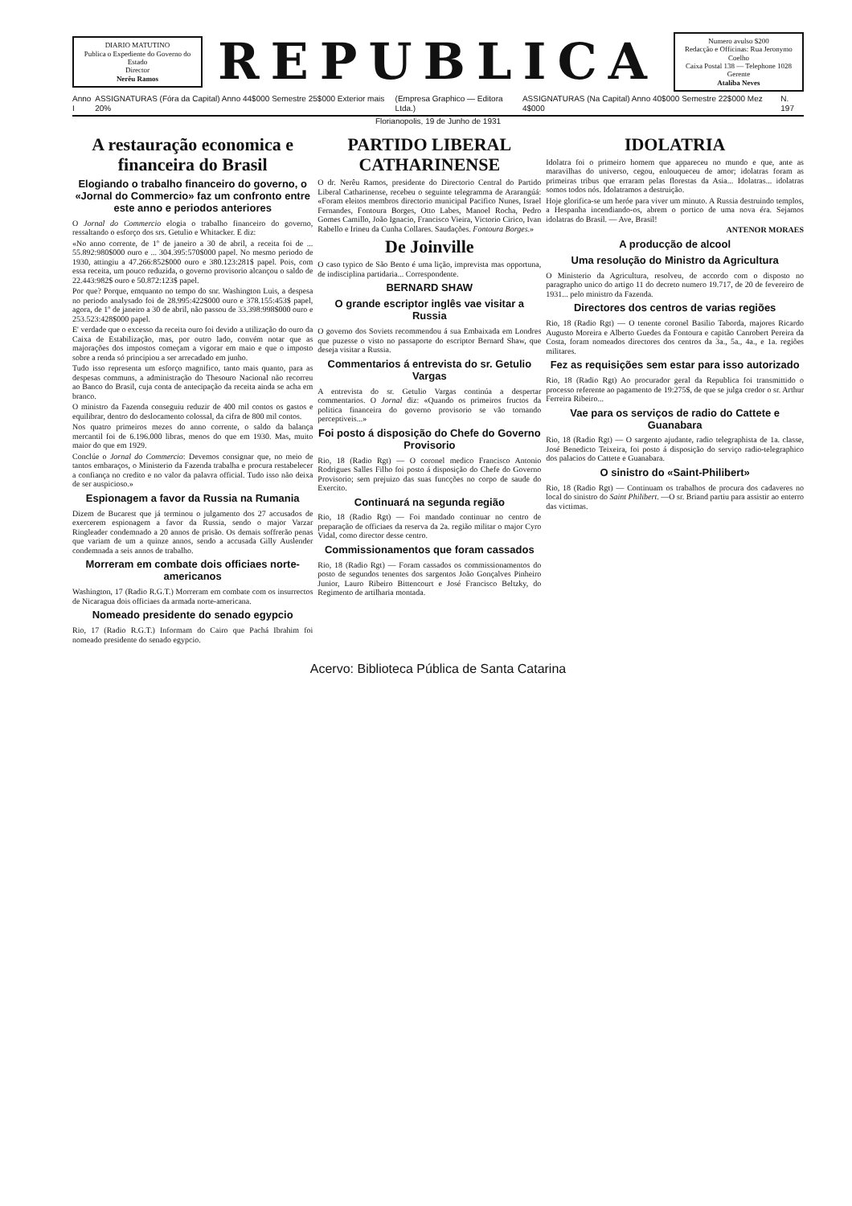DIARIO MATUTINO
Publica o Expediente do Governo do Estado
Director
Nerêu Ramos
REPUBLICA
Numero avulso $200
Redacção e Officinas: Rua Jeronymo Coelho
Caixa Postal 138 — Telephone 1028
Gerente
Atalíba Neves
Anno I ASSIGNATURAS (Fóra da Capital) Anno 44$000 Semestre 25$000 Exterior mais 20% (Empresa Graphico — Editora Ltda.) ASSIGNATURAS (Na Capital) Anno 40$000 Semestre 22$000 Mez 4$000 N. 197
Florianopolis, 19 de Junho de 1931
A restauração economica e financeira do Brasil
Elogiando o trabalho financeiro do governo, o «Jornal do Commercio» faz um confronto entre este anno e periodos anteriores
O Jornal do Commercio elogia o trabalho financeiro do governo, ressaltando o esforço dos srs. Getulio e Whitacker. E diz:
«No anno corrente, de 1º de janeiro a 30 de abril, a receita foi de ... 55.892:980$000 ouro e ... 304.395:570$000 papel. No mesmo periodo de 1930, attingiu a 47.266:852$000 ouro e 380.123:281$ papel. Pois, com essa receita, um pouco reduzida, o governo provisorio alcançou o saldo de 22.443:982$ ouro e 50.872:123$ papel.
Por que? Porque, emquanto no tempo do snr. Washington Luis, a despesa no periodo analysado foi de 28.995:422$000 ouro e 378.155:453$ papel, agora, de 1º de janeiro a 30 de abril, não passou de 33.398:998$000 ouro e 253.523:428$000 papel.
E' verdade que o excesso da receita ouro foi devido a utilização do ouro da Caixa de Estabilização, mas, por outro lado, convém notar que as majorações dos impostos começam a vigorar em maio e que o imposto sobre a renda só principiou a ser arrecadado em junho.
Tudo isso representa um esforço magnifico, tanto mais quanto, para as despesas communs, a administração do Thesouro Nacional não recorreu ao Banco do Brasil, cuja conta de antecipação da receita ainda se acha em branco.
O ministro da Fazenda conseguiu reduzir de 400 mil contos os gastos e equilibrar, dentro do deslocamento colossal, da cifra de 800 mil contos.
Nos quatro primeiros mezes do anno corrente, o saldo da balança mercantil foi de 6.196.000 libras, menos do que em 1930. Mas, muito maior do que em 1929.
Conclúe o Jornal do Commercio: Devemos consignar que, no meio de tantos embaraços, o Ministerio da Fazenda trabalha e procura restabelecer a confiança no credito e no valor da palavra official. Tudo isso não deixa de ser auspicioso.»
Espionagem a favor da Russia na Rumania
Dizem de Bucarest que já terminou o julgamento dos 27 accusados de exercerem espionagem a favor da Russia, sendo o major Varzar Ringleader condemnado a 20 annos de prisão. Os demais soffrerão penas que variam de um a quinze annos, sendo a accusada Gilly Auslender condemnada a seis annos de trabalho.
Morreram em combate dois officiaes norte-americanos
Washington, 17 (Radio R.G.T.) Morreram em combate com os insurrectos de Nicaragua dois officiaes da armada norte-americana.
Nomeado presidente do senado egypcio
Rio, 17 (Radio R.G.T.) Informam do Cairo que Pachá Ibrahim foi nomeado presidente do senado egypcio.
PARTIDO LIBERAL CATHARINENSE
O dr. Nerêu Ramos, presidente do Directorio Central do Partido Liberal Catharinense, recebeu o seguinte telegramma de Ararangúá: «Foram eleitos membros directorio municipal Pacifico Nunes, Israel Fernandes, Fontoura Borges, Otto Labes, Manoel Rocha, Pedro Gomes Camillo, João Ignacio, Francisco Vieira, Victorio Cirico, Ivan Rabello e Irineu da Cunha Collares. Saudações. Fontoura Borges.»
De Joinville
O caso typico de São Bento é uma lição, imprevista mas opportuna, de indisciplina partidaria... Correspondente.
BERNARD SHAW
O grande escriptor inglês vae visitar a Russia
O governo dos Soviets recommendou á sua Embaixada em Londres que puzesse o visto no passaporte do escriptor Bernard Shaw, que deseja visitar a Russia.
Commentarios á entrevista do sr. Getulio Vargas
A entrevista do sr. Getulio Vargas continúa a despertar commentarios. O Jornal diz: «Quando os primeiros fructos da politica financeira do governo provisorio se vão tornando perceptiveis...»
Foi posto á disposição do Chefe do Governo Provisorio
Rio, 18 (Radio Rgt) — O coronel medico Francisco Antonio Rodrigues Salles Filho foi posto á disposição do Chefe do Governo Provisorio; sem prejuizo das suas funcções no corpo de saude do Exercito.
Continuará na segunda região
Rio, 18 (Radio Rgt) — Foi mandado continuar no centro de preparação de officiaes da reserva da 2a. região militar o major Cyro Vidal, como director desse centro.
Commissionamentos que foram cassados
Rio, 18 (Radio Rgt) — Foram cassados os commissionamentos do posto de segundos tenentes dos sargentos João Gonçalves Pinheiro Junior, Lauro Ribeiro Bittencourt e José Francisco Beltzky, do Regimento de artilharia montada.
IDOLATRIA
Idolatra foi o primeiro homem que appareceu no mundo e que, ante as maravilhas do universo, cegou, enlouqueceu de amor; idolatras foram as primeiras tribus que erraram pelas florestas da Asia... Idolatras... idolatras somos todos nós. Idolatramos a destruição.
Hoje glorifica-se um heróe para viver um minuto. A Russia destruindo templos, a Hespanha incendiando-os, abrem o portico de uma nova éra. Sejamos idolatras do Brasil. — Ave, Brasil!
ANTENOR MORAES
A producção de alcool
Uma resolução do Ministro da Agricultura
O Ministerio da Agricultura, resolveu, de accordo com o disposto no paragrapho unico do artigo 11 do decreto numero 19.717, de 20 de fevereiro de 1931... pelo ministro da Fazenda.
Directores dos centros de varias regiões
Rio, 18 (Radio Rgt) — O tenente coronel Basilio Taborda, majores Ricardo Augusto Moreira e Alberto Guedes da Fontoura e capitão Canrobert Pereira da Costa, foram nomeados directores dos centros da 3a., 5a., 4a., e 1a. regiões militares.
Fez as requisições sem estar para isso autorizado
Rio, 18 (Radio Rgt) Ao procurador geral da Republica foi transmittido o processo referente ao pagamento de 19:275$, de que se julga credor o sr. Arthur Ferreira Ribeiro...
Vae para os serviços de radio do Cattete e Guanabara
Rio, 18 (Radio Rgt) — O sargento ajudante, radio telegraphista de 1a. classe, José Benedicto Teixeira, foi posto á disposição do serviço radio-telegraphico dos palacios do Cattete e Guanabara.
O sinistro do «Saint-Philibert»
Rio, 18 (Radio Rgt) — Continuam os trabalhos de procura dos cadaveres no local do sinistro do Saint Philibert. —O sr. Briand partiu para assistir ao enterro das victimas.
Acervo: Biblioteca Pública de Santa Catarina